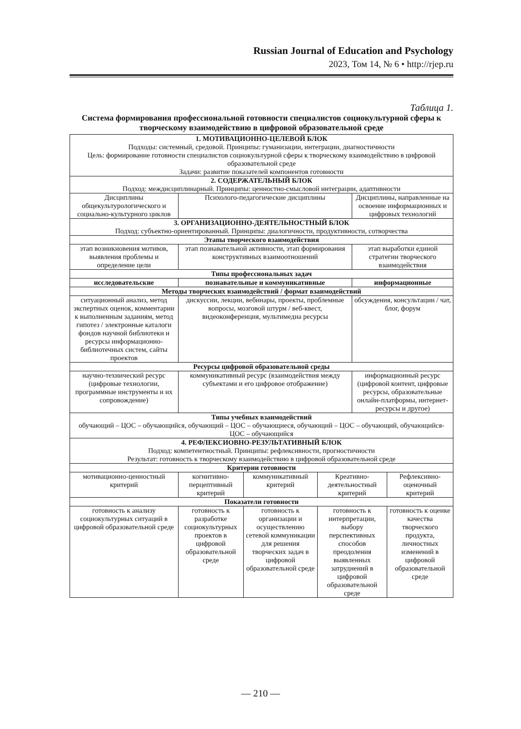Russian Journal of Education and Psychology
2023, Том 14, № 6 • http://rjep.ru
Таблица 1.
Система формирования профессиональной готовности специалистов социокультурной сферы к творческому взаимодействию в цифровой образовательной среде
| 1. МОТИВАЦИОННО-ЦЕЛЕВОЙ БЛОК Подходы: системный, средовой. Принципы: гуманизации, интеграции, диагностичности Цель: формирование готовности специалистов социокультурной сферы к творческому взаимодействию в цифровой образовательной среде Задачи: развитие показателей компонентов готовности | | | | | |
| 2. СОДЕРЖАТЕЛЬНЫЙ БЛОК Подход: междисциплинарный. Принципы: ценностно-смысловой интеграции, адаптивности | | | | | |
| Дисциплины общекультурологического и социально-культурного циклов | Психолого-педагогические дисциплины | | | Дисциплины, направленные на освоение информационных и цифровых технологий | |
| 3. ОРГАНИЗАЦИОННО-ДЕЯТЕЛЬНОСТНЫЙ БЛОК Подход: субъектно-ориентированный. Принципы: диалогичности, продуктивности, сотворчества | | | | | |
| Этапы творческого взаимодействия | | | | | |
| этап возникновения мотивов, выявления проблемы и определение цели | этап познавательной активности, этап формирования конструктивных взаимоотношений | | | этап выработки единой стратегии творческого взаимодействия | |
| Типы профессиональных задач | | | | | |
| исследовательские | познавательные и коммуникативные | | | информационные | |
| Методы творческих взаимодействий / формат взаимодействий | | | | | |
| ситуационный анализ, метод экспертных оценок, комментарии к выполненным заданиям, метод гипотез / электронные каталоги фондов научной библиотеки и ресурсы информационно-библиотечных систем, сайты проектов | дискуссии, лекции, вебинары, проекты, проблемные вопросы, мозговой штурм / веб-квест, видеоконференция, мультимедиа ресурсы | | | обсуждения, консультации / чат, блог, форум | |
| Ресурсы цифровой образовательной среды | | | | | |
| научно-технический ресурс (цифровые технологии, программные инструменты и их сопровождение) | коммуникативный ресурс (взаимодействия между субъектами и его цифровое отображение) | | | информационный ресурс (цифровой контент, цифровые ресурсы, образовательные онлайн-платформы, интернет-ресурсы и другое) | |
| Типы учебных взаимодействий обучающий – ЦОС – обучающийся, обучающий – ЦОС – обучающиеся, обучающий – ЦОС – обучающий, обучающийся- ЦОС – обучающийся | | | | | |
| 4. РЕФЛЕКСИОВНО-РЕЗУЛЬТАТИВНЫЙ БЛОК Подход: компетентностный. Принципы: рефлексивности, прогностичности Результат: готовность к творческому взаимодействию в цифровой образовательной среде | | | | | |
| Критерии готовности | | | | | |
| мотивационно-ценностный критерий | когнитивно-перцептивный критерий | коммуникативный критерий | Креативно-деятельностный критерий | | Рефлексивно-оценочный критерий |
| Показатели готовности | | | | | |
| готовность к анализу социокультурных ситуаций в цифровой образовательной среде | готовность к разработке социокультурных проектов в цифровой образовательной среде | готовность к организации и осуществлению сетевой коммуникации для решения творческих задач в цифровой образовательной среде | готовность к интерпретации, выбору перспективных способов преодоления выявленных затруднений в цифровой образовательной среде | | готовность к оценке качества творческого продукта, личностных изменений в цифровой образовательной среде |
— 210 —